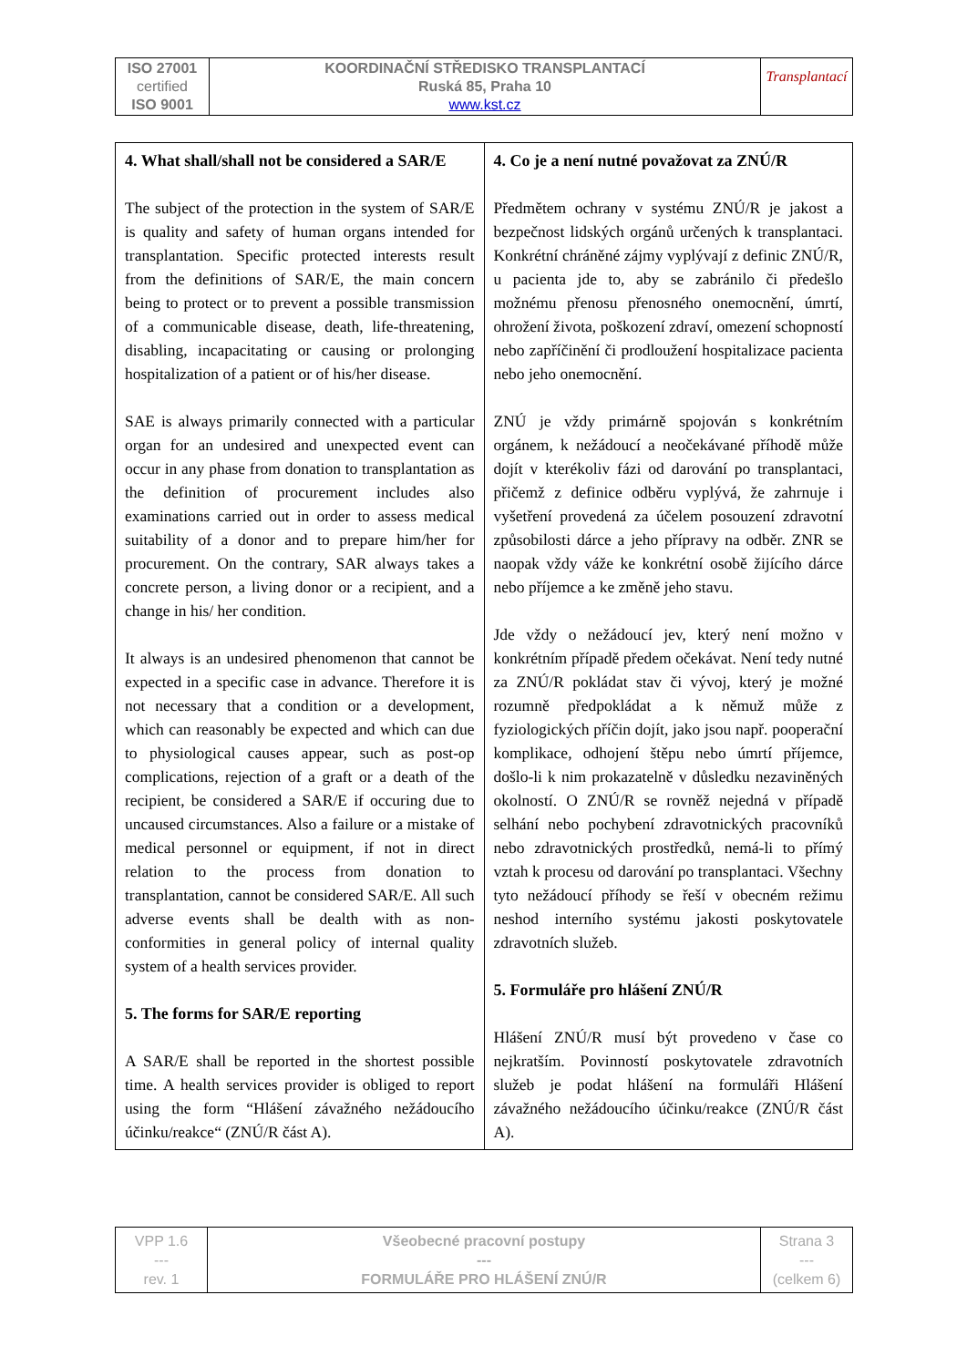| ISO 27001 certified ISO 9001 | KOORDINAČNÍ STŘEDISKO TRANSPLANTACÍ Ruská 85, Praha 10 www.kst.cz | Transplantací |
| 4. What shall/shall not be considered a SAR/E The subject of the protection in the system of SAR/E is quality and safety of human organs intended for transplantation. Specific protected interests result from the definitions of SAR/E, the main concern being to protect or to prevent a possible transmission of a communicable disease, death, life-threatening, disabling, incapacitating or causing or prolonging hospitalization of a patient or of his/her disease. SAE is always primarily connected with a particular organ for an undesired and unexpected event can occur in any phase from donation to transplantation as the definition of procurement includes also examinations carried out in order to assess medical suitability of a donor and to prepare him/her for procurement. On the contrary, SAR always takes a concrete person, a living donor or a recipient, and a change in his/ her condition. It always is an undesired phenomenon that cannot be expected in a specific case in advance. Therefore it is not necessary that a condition or a development, which can reasonably be expected and which can due to physiological causes appear, such as post-op complications, rejection of a graft or a death of the recipient, be considered a SAR/E if occuring due to uncaused circumstances. Also a failure or a mistake of medical personnel or equipment, if not in direct relation to the process from donation to transplantation, cannot be considered SAR/E. All such adverse events shall be dealth with as non-conformities in general policy of internal quality system of a health services provider. 5. The forms for SAR/E reporting A SAR/E shall be reported in the shortest possible time. A health services provider is obliged to report using the form “Hlášení závažného nežádoucího účinku/reakce“ (ZNÚ/R část A). | 4. Co je a není nutné považovat za ZNÚ/R Předmětem ochrany v systému ZNÚ/R je jakost a bezpečnost lidských orgánů určených k transplantaci. Konkrétní chráněné zájmy vyplývají z definic ZNÚ/R, u pacienta jde to, aby se zabránilo či předešlo možnému přenosu přenosného onemocnění, úmrtí, ohrožení života, poškození zdraví, omezení schopností nebo zapříčinění či prodloužení hospitalizace pacienta nebo jeho onemocnění. ZNÚ je vždy primárně spojován s konkrétním orgánem, k nežádoucí a neočekávané příhodě může dojít v kterékoliv fázi od darování po transplantaci, přičemž z definice odběru vyplývá, že zahrnuje i vyšetření provedená za účelem posouzení zdravotní způsobilosti dárce a jeho přípravy na odběr. ZNR se naopak vždy váže ke konkrétní osobě žijícího dárce nebo příjemce a ke změně jeho stavu. Jde vždy o nežádoucí jev, který není možno v konkrétním případě předem očekávat. Není tedy nutné za ZNÚ/R pokládat stav či vývoj, který je možné rozumně předpokládat a k němuž může z fyziologických příčin dojít, jako jsou např. pooperační komplikace, odhojení štěpu nebo úmrtí příjemce, došlo-li k nim prokazatelně v důsledku nezaviněných okolností. O ZNÚ/R se rovněž nejedná v případě selhání nebo pochybení zdravotnických pracovníků nebo zdravotnických prostředků, nemá-li to přímý vztah k procesu od darování po transplantaci. Všechny tyto nežádoucí příhody se řeší v obecném režimu neshod interního systému jakosti poskytovatele zdravotních služeb. 5. Formuláře pro hlášení ZNÚ/R Hlášení ZNÚ/R musí být provedeno v čase co nejkratším. Povinností poskytovatele zdravotních služeb je podat hlášení na formuláři Hlášení závažného nežádoucího účinku/reakce (ZNÚ/R část A). |
| VPP 1.6 --- rev. 1 | Všeobecné pracovní postupy --- FORMULÁŘE PRO HLÁŠENÍ ZNÚ/R | Strana 3 --- (celkem 6) |